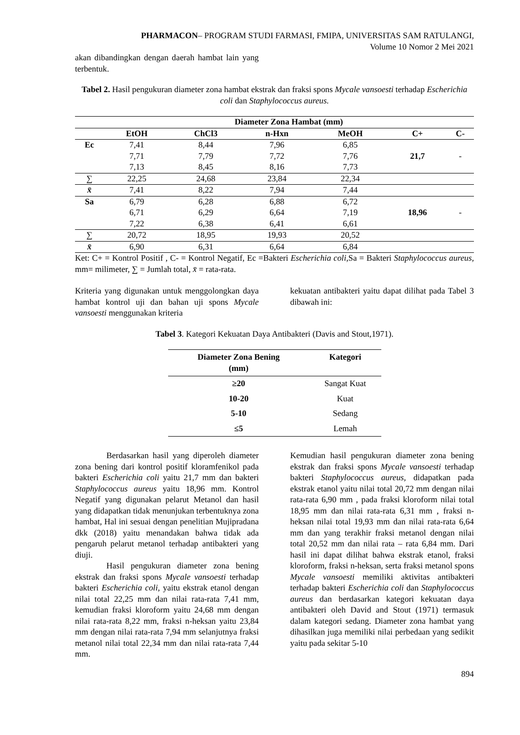PHARMACON– PROGRAM STUDI FARMASI, FMIPA, UNIVERSITAS SAM RATULANGI,
Volume 10 Nomor 2 Mei 2021
akan dibandingkan dengan daerah hambat lain yang terbentuk.
Tabel 2. Hasil pengukuran diameter zona hambat ekstrak dan fraksi spons Mycale vansoesti terhadap Escherichia coli dan Staphylococcus aureus.
| | Diameter Zona Hambat (mm) | | | | | |
| --- | --- | --- | --- | --- | --- | --- |
| | EtOH | ChCl3 | n-Hxn | MeOH | C+ | C- |
| Ec | 7,41 | 8,44 | 7,96 | 6,85 | 21,7 | - |
| | 7,71 | 7,79 | 7,72 | 7,76 | | |
| | 7,13 | 8,45 | 8,16 | 7,73 | | |
| ∑ | 22,25 | 24,68 | 23,84 | 22,34 | | |
| x̄ | 7,41 | 8,22 | 7,94 | 7,44 | | |
| Sa | 6,79 | 6,28 | 6,88 | 6,72 | 18,96 | - |
| | 6,71 | 6,29 | 6,64 | 7,19 | | |
| | 7,22 | 6,38 | 6,41 | 6,61 | | |
| ∑ | 20,72 | 18,95 | 19,93 | 20,52 | | |
| x̄ | 6,90 | 6,31 | 6,64 | 6,84 | | |
Ket: C+ = Kontrol Positif , C- = Kontrol Negatif, Ec =Bakteri Escherichia coli,Sa = Bakteri Staphylococcus aureus, mm= milimeter, ∑ = Jumlah total, x̄ = rata-rata.
Kriteria yang digunakan untuk menggolongkan daya hambat kontrol uji dan bahan uji spons Mycale vansoesti menggunakan kriteria
kekuatan antibakteri yaitu dapat dilihat pada Tabel 3 dibawah ini:
Tabel 3. Kategori Kekuatan Daya Antibakteri (Davis and Stout,1971).
| Diameter Zona Bening (mm) | Kategori |
| --- | --- |
| ≥20 | Sangat Kuat |
| 10-20 | Kuat |
| 5-10 | Sedang |
| ≤5 | Lemah |
Berdasarkan hasil yang diperoleh diameter zona bening dari kontrol positif kloramfenikol pada bakteri Escherichia coli yaitu 21,7 mm dan bakteri Staphylococcus aureus yaitu 18,96 mm. Kontrol Negatif yang digunakan pelarut Metanol dan hasil yang didapatkan tidak menunjukan terbentuknya zona hambat, Hal ini sesuai dengan penelitian Mujipradana dkk (2018) yaitu menandakan bahwa tidak ada pengaruh pelarut metanol terhadap antibakteri yang diuji.
Hasil pengukuran diameter zona bening ekstrak dan fraksi spons Mycale vansoesti terhadap bakteri Escherichia coli, yaitu ekstrak etanol dengan nilai total 22,25 mm dan nilai rata-rata 7,41 mm, kemudian fraksi kloroform yaitu 24,68 mm dengan nilai rata-rata 8,22 mm, fraksi n-heksan yaitu 23,84 mm dengan nilai rata-rata 7,94 mm selanjutnya fraksi metanol nilai total 22,34 mm dan nilai rata-rata 7,44 mm.
Kemudian hasil pengukuran diameter zona bening ekstrak dan fraksi spons Mycale vansoesti terhadap bakteri Staphylococcus aureus, didapatkan pada ekstrak etanol yaitu nilai total 20,72 mm dengan nilai rata-rata 6,90 mm , pada fraksi kloroform nilai total 18,95 mm dan nilai rata-rata 6,31 mm , fraksi n-heksan nilai total 19,93 mm dan nilai rata-rata 6,64 mm dan yang terakhir fraksi metanol dengan nilai total 20,52 mm dan nilai rata – rata 6,84 mm. Dari hasil ini dapat dilihat bahwa ekstrak etanol, fraksi kloroform, fraksi n-heksan, serta fraksi metanol spons Mycale vansoesti memiliki aktivitas antibakteri terhadap bakteri Escherichia coli dan Staphylococcus aureus dan berdasarkan kategori kekuatan daya antibakteri oleh David and Stout (1971) termasuk dalam kategori sedang. Diameter zona hambat yang dihasilkan juga memiliki nilai perbedaan yang sedikit yaitu pada sekitar 5-10
894